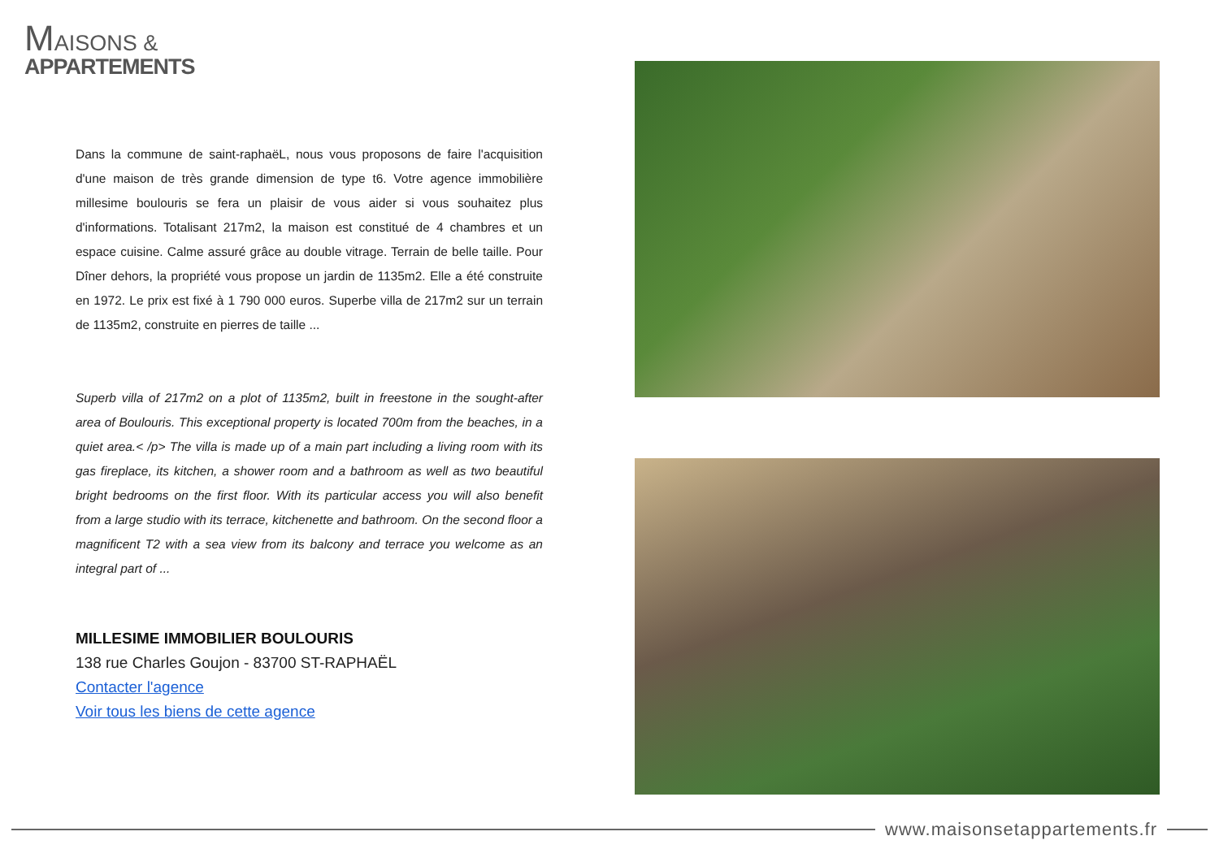MAISONS &
APPARTEMENTS
Dans la commune de saint-raphaëL, nous vous proposons de faire l'acquisition d'une maison de très grande dimension de type t6. Votre agence immobilière millesime boulouris se fera un plaisir de vous aider si vous souhaitez plus d'informations. Totalisant 217m2, la maison est constitué de 4 chambres et un espace cuisine. Calme assuré grâce au double vitrage. Terrain de belle taille. Pour Dîner dehors, la propriété vous propose un jardin de 1135m2. Elle a été construite en 1972. Le prix est fixé à 1 790 000 euros. Superbe villa de 217m2 sur un terrain de 1135m2, construite en pierres de taille ...
Superb villa of 217m2 on a plot of 1135m2, built in freestone in the sought-after area of Boulouris. This exceptional property is located 700m from the beaches, in a quiet area.< /p> The villa is made up of a main part including a living room with its gas fireplace, its kitchen, a shower room and a bathroom as well as two beautiful bright bedrooms on the first floor. With its particular access you will also benefit from a large studio with its terrace, kitchenette and bathroom. On the second floor a magnificent T2 with a sea view from its balcony and terrace you welcome as an integral part of ...
MILLESIME IMMOBILIER BOULOURIS
138 rue Charles Goujon - 83700 ST-RAPHAËL
Contacter l'agence
Voir tous les biens de cette agence
www.maisonsetappartements.fr